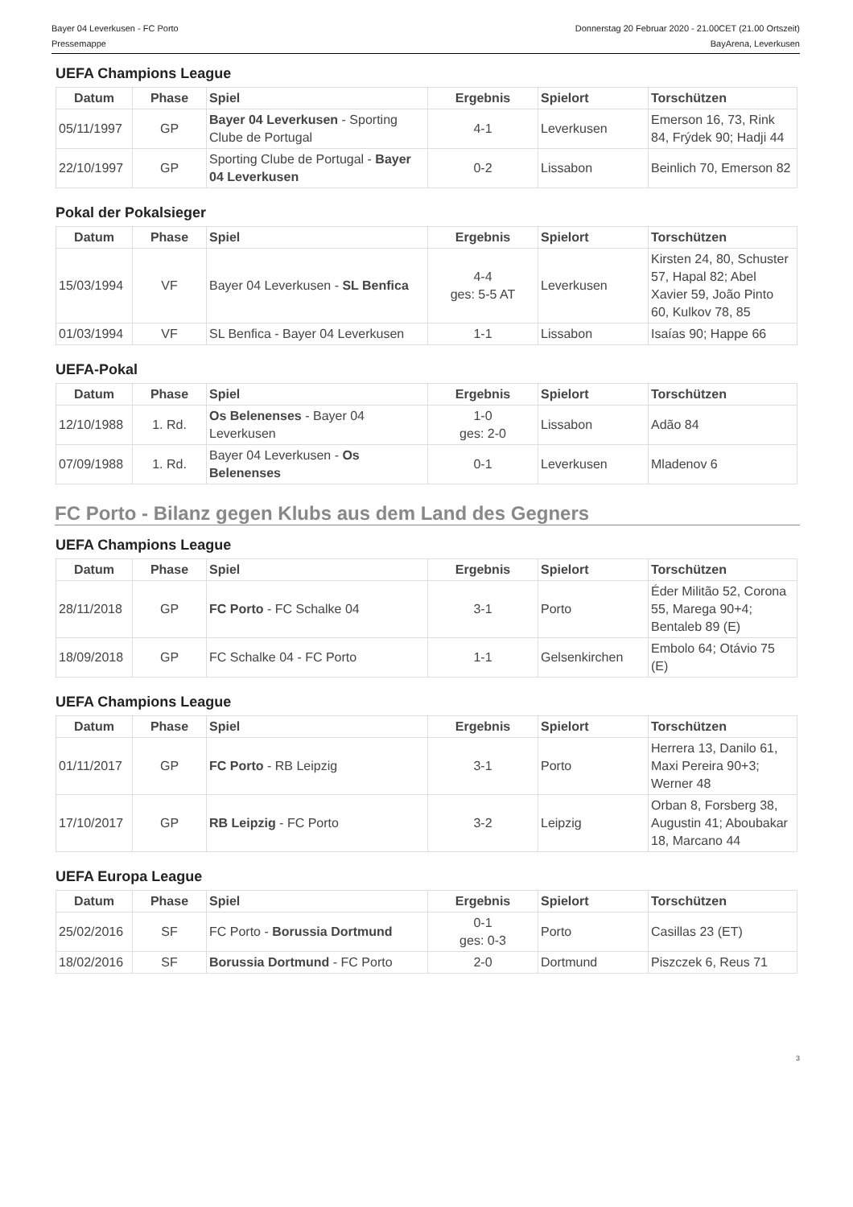Bayer 04 Leverkusen - FC Porto
Pressemappe
Donnerstag 20 Februar 2020 - 21.00CET (21.00 Ortszeit)
BayArena, Leverkusen
UEFA Champions League
| Datum | Phase | Spiel | Ergebnis | Spielort | Torschützen |
| --- | --- | --- | --- | --- | --- |
| 05/11/1997 | GP | Bayer 04 Leverkusen - Sporting Clube de Portugal | 4-1 | Leverkusen | Emerson 16, 73, Rink 84, Frýdek 90; Hadji 44 |
| 22/10/1997 | GP | Sporting Clube de Portugal - Bayer 04 Leverkusen | 0-2 | Lissabon | Beinlich 70, Emerson 82 |
Pokal der Pokalsieger
| Datum | Phase | Spiel | Ergebnis | Spielort | Torschützen |
| --- | --- | --- | --- | --- | --- |
| 15/03/1994 | VF | Bayer 04 Leverkusen - SL Benfica | 4-4 ges: 5-5 AT | Leverkusen | Kirsten 24, 80, Schuster 57, Hapal 82; Abel Xavier 59, João Pinto 60, Kulkov 78, 85 |
| 01/03/1994 | VF | SL Benfica - Bayer 04 Leverkusen | 1-1 | Lissabon | Isaías 90; Happe 66 |
UEFA-Pokal
| Datum | Phase | Spiel | Ergebnis | Spielort | Torschützen |
| --- | --- | --- | --- | --- | --- |
| 12/10/1988 | 1. Rd. | Os Belenenses - Bayer 04 Leverkusen | 1-0 ges: 2-0 | Lissabon | Adão 84 |
| 07/09/1988 | 1. Rd. | Bayer 04 Leverkusen - Os Belenenses | 0-1 | Leverkusen | Mladenov 6 |
FC Porto - Bilanz gegen Klubs aus dem Land des Gegners
UEFA Champions League
| Datum | Phase | Spiel | Ergebnis | Spielort | Torschützen |
| --- | --- | --- | --- | --- | --- |
| 28/11/2018 | GP | FC Porto - FC Schalke 04 | 3-1 | Porto | Éder Militão 52, Corona 55, Marega 90+4; Bentaleb 89 (E) |
| 18/09/2018 | GP | FC Schalke 04 - FC Porto | 1-1 | Gelsenkirchen | Embolo 64; Otávio 75 (E) |
UEFA Champions League
| Datum | Phase | Spiel | Ergebnis | Spielort | Torschützen |
| --- | --- | --- | --- | --- | --- |
| 01/11/2017 | GP | FC Porto - RB Leipzig | 3-1 | Porto | Herrera 13, Danilo 61, Maxi Pereira 90+3; Werner 48 |
| 17/10/2017 | GP | RB Leipzig - FC Porto | 3-2 | Leipzig | Orban 8, Forsberg 38, Augustin 41; Aboubakar 18, Marcano 44 |
UEFA Europa League
| Datum | Phase | Spiel | Ergebnis | Spielort | Torschützen |
| --- | --- | --- | --- | --- | --- |
| 25/02/2016 | SF | FC Porto - Borussia Dortmund | 0-1 ges: 0-3 | Porto | Casillas 23 (ET) |
| 18/02/2016 | SF | Borussia Dortmund - FC Porto | 2-0 | Dortmund | Piszczek 6, Reus 71 |
3